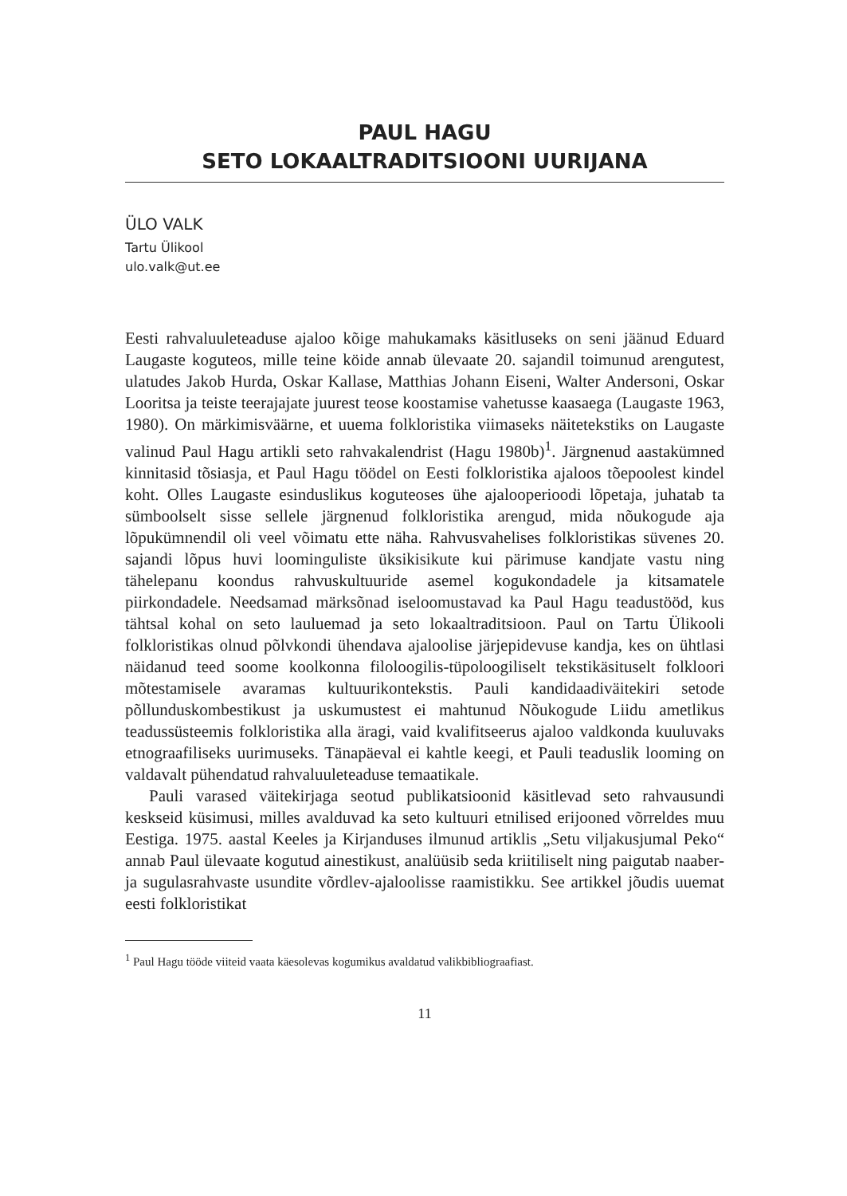PAUL HAGU
SETO LOKAALTRADITSIOONI UURIJANA
ÜLO VALK
Tartu Ülikool
ulo.valk@ut.ee
Eesti rahvaluuleteaduse ajaloo kõige mahukamaks käsitluseks on seni jäänud Eduard Laugaste koguteos, mille teine köide annab ülevaate 20. sajandil toimunud arengutest, ulatudes Jakob Hurda, Oskar Kallase, Matthias Johann Eiseni, Walter Andersoni, Oskar Looritsa ja teiste teerajajate juurest teose koostamise vahetusse kaasaega (Laugaste 1963, 1980). On märkimisväärne, et uuema folkloristika viimaseks näitetekstiks on Laugaste valinud Paul Hagu artikli seto rahvakalendrist (Hagu 1980b)<sup>1</sup>. Järgnenud aastakümned kinnitasid tõsiasja, et Paul Hagu töödel on Eesti folkloristika ajaloos tõepoolest kindel koht. Olles Laugaste esinduslikus koguteoses ühe ajalooperioodi lõpetaja, juhatab ta sümboolselt sisse sellele järgnenud folkloristika arengud, mida nõukogude aja lõpukümnendil oli veel võimatu ette näha. Rahvusvahelises folkloristikas süvenes 20. sajandi lõpus huvi loominguliste üksikisikute kui pärimuse kandjate vastu ning tähelepanu koondus rahvuskultuuride asemel kogukondadele ja kitsamatele piirkondadele. Needsamad märksõnad iseloomustavad ka Paul Hagu teadustööd, kus tähtsal kohal on seto lauluemad ja seto lokaaltraditsioon. Paul on Tartu Ülikooli folkloristikas olnud põlvkondi ühendava ajaloolise järjepidevuse kandja, kes on ühtlasi näidanud teed soome koolkonna filoloogilis-tüpoloogiliselt tekstikäsituselt folkloori mõtestamisele avaramas kultuurikontekstis. Pauli kandidaadiväitekiri setode põllunduskombestikust ja uskumustest ei mahtunud Nõukogude Liidu ametlikus teadussüsteemis folkloristika alla äragi, vaid kvalifitseerus ajaloo valdkonda kuuluvaks etnograafiliseks uurimuseks. Tänapäeval ei kahtle keegi, et Pauli teaduslik looming on valdavalt pühendatud rahvaluuleteaduse temaatikale.
Pauli varased väitekirjaga seotud publikatsioonid käsitlevad seto rahvausundi keskseid küsimusi, milles avalduvad ka seto kultuuri etnilised erijooned võrreldes muu Eestiga. 1975. aastal Keeles ja Kirjanduses ilmunud artiklis „Setu viljakusjumal Peko“ annab Paul ülevaate kogutud ainestikust, analüüsib seda kriitiliselt ning paigutab naaber- ja sugulasrahvaste usundite võrdlev-ajaloolisse raamistikku. See artikkel jõudis uuemat eesti folkloristikat
<sup>1</sup> Paul Hagu tööde viiteid vaata käesolevas kogumikus avaldatud valikbibliograafiast.
11